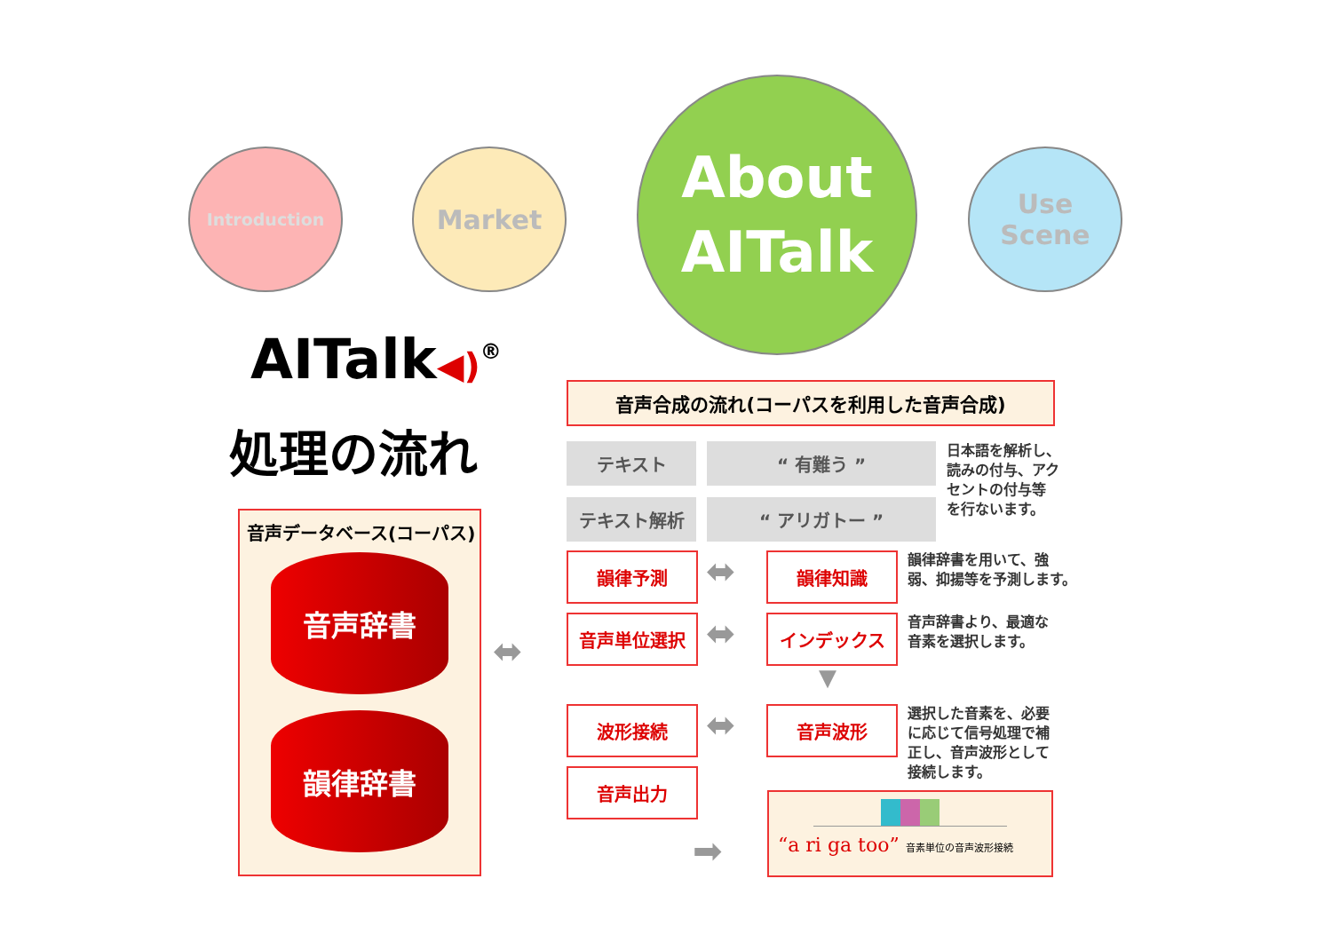Introduction Market
About
AITalk
Use
Scene
AITalk◀)<sup>®</sup>
処理の流れ
音声データベース(コーパス)
音声辞書
韻律辞書
⬌
音声合成の流れ(コーパスを利用した音声合成)
テキスト “ 有難う ”
テキスト解析 “ アリガトー ”
日本語を解析し、
読みの付与、アク
セントの付与等
を行ないます。
韻律予測 ⬌ 韻律知識
韻律辞書を用いて、強
弱、抑揚等を予測します。
音声単位選択 ⬌ インデックス
音声辞書より、最適な
音素を選択します。
▼
波形接続 ⬌ 音声波形
選択した音素を、必要
に応じて信号処理で補
正し、音声波形として
接続します。
音声出力
➡
“a ri ga too” 音素単位の音声波形接続